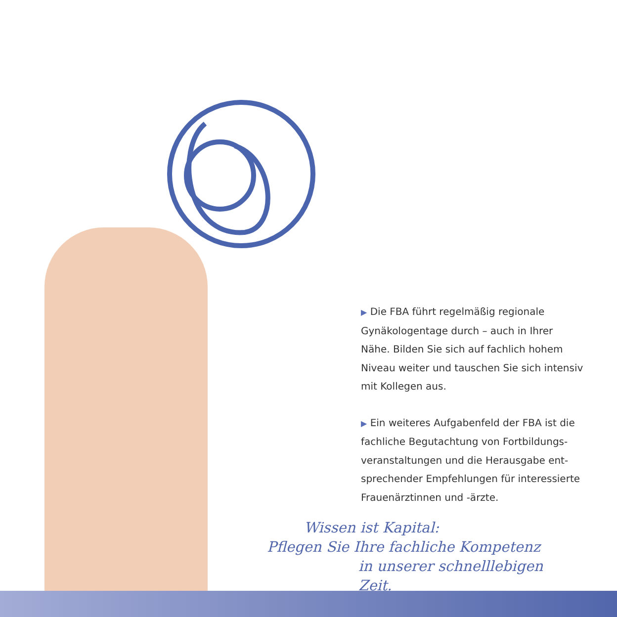▶ Die FBA führt regelmäßig regionale Gynäkologentage durch – auch in Ihrer Nähe. Bilden Sie sich auf fachlich hohem Niveau weiter und tauschen Sie sich intensiv mit Kollegen aus.
▶ Ein weiteres Aufgabenfeld der FBA ist die fachliche Begutachtung von Fortbildungs-veranstaltungen und die Herausgabe ent-sprechender Empfehlungen für interessierte Frauenärztinnen und -ärzte.
Wissen ist Kapital:
Pflegen Sie Ihre fachliche Kompetenz
in unserer schnelllebigen Zeit.